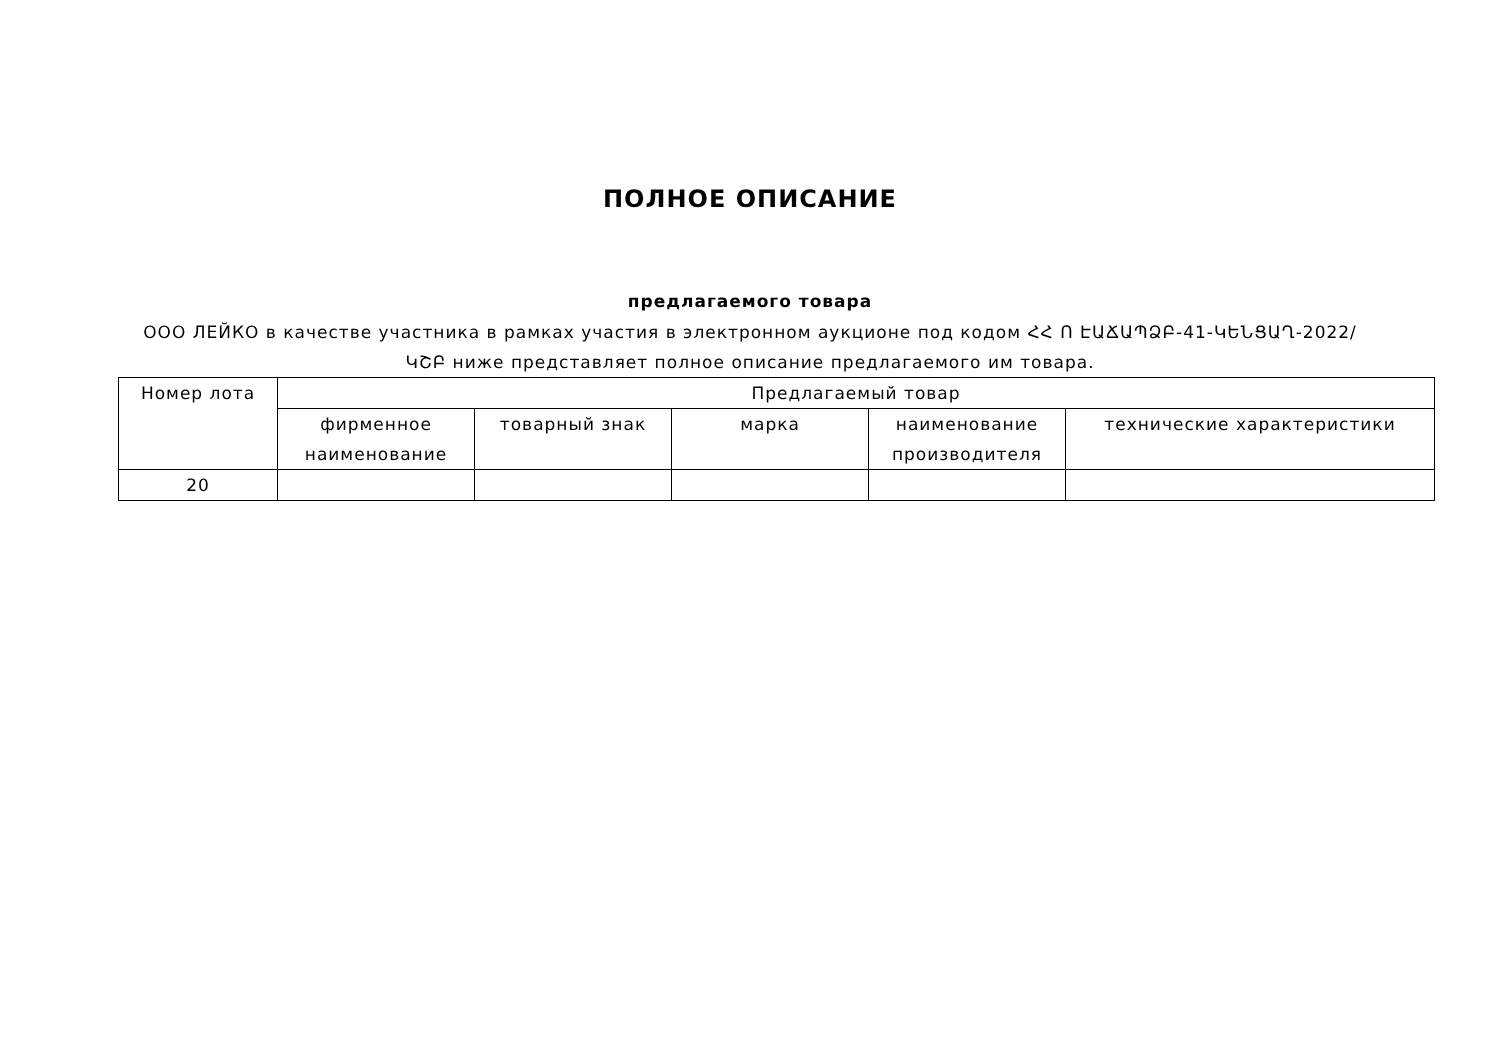ПОЛНОЕ ОПИСАНИЕ
предлагаемого товара
ООО ЛЕЙКО в качестве участника в рамках участия в электронном аукционе под кодом ՀՀ Ո ԷԱՃԱՊՁԲ-41-ԿԵՆՑԱՂ-2022/ԿՇԲ ниже представляет полное описание предлагаемого им товара.
| Номер лота | Предлагаемый товар | | | | |
| --- | --- | --- | --- | --- | --- |
| | фирменное наименование | товарный знак | марка | наименование производителя | технические характеристики |
| 20 | | | | | |